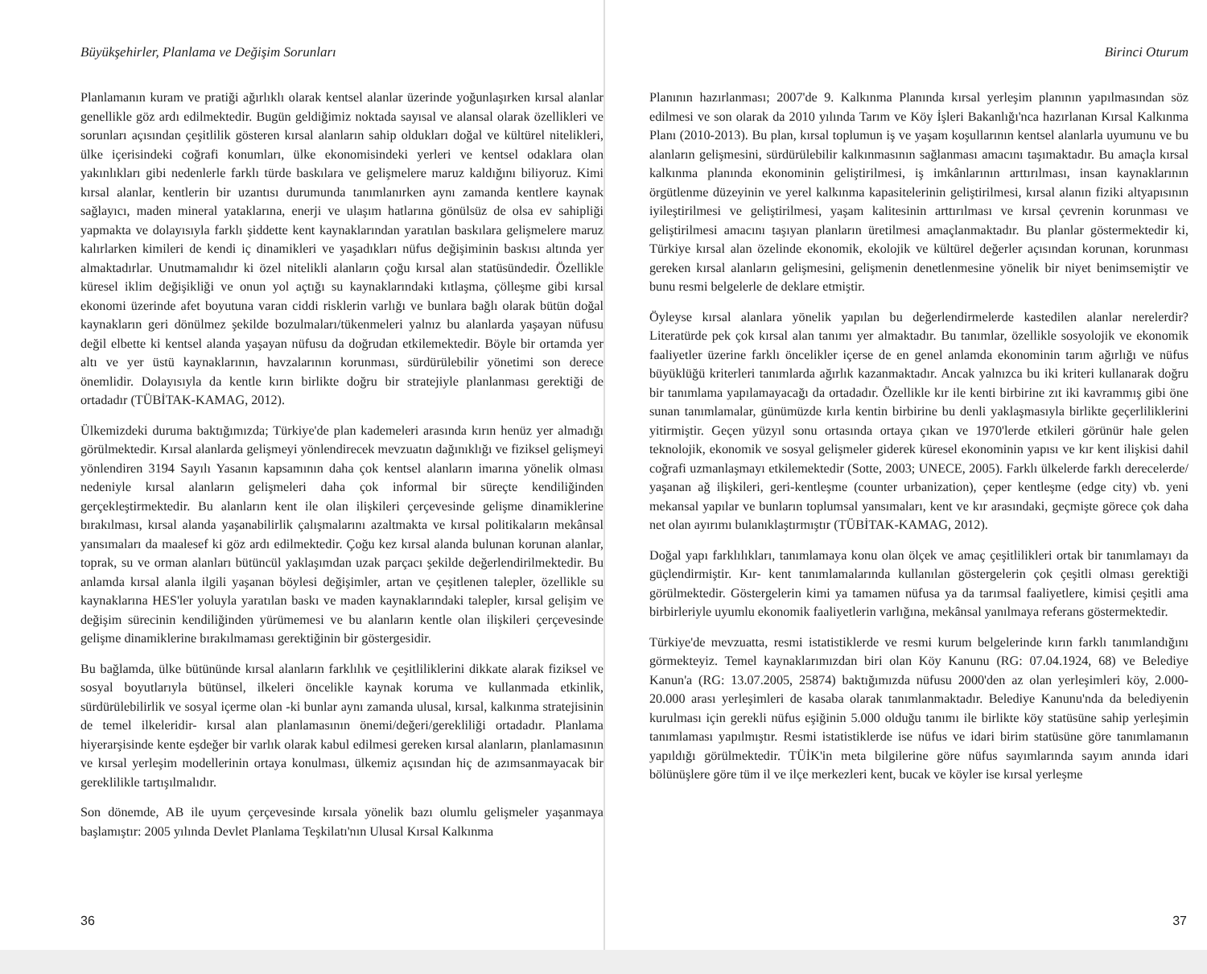Büyükşehirler, Planlama ve Değişim Sorunları
Planlamanın kuram ve pratiği ağırlıklı olarak kentsel alanlar üzerinde yoğunlaşırken kırsal alanlar genellikle göz ardı edilmektedir. Bugün geldiğimiz noktada sayısal ve alansal olarak özellikleri ve sorunları açısından çeşitlilik gösteren kırsal alanların sahip oldukları doğal ve kültürel nitelikleri, ülke içerisindeki coğrafi konumları, ülke ekonomisindeki yerleri ve kentsel odaklara olan yakınlıkları gibi nedenlerle farklı türde baskılara ve gelişmelere maruz kaldığını biliyoruz. Kimi kırsal alanlar, kentlerin bir uzantısı durumunda tanımlanırken aynı zamanda kentlere kaynak sağlayıcı, maden mineral yataklarına, enerji ve ulaşım hatlarına gönülsüz de olsa ev sahipliği yapmakta ve dolayısıyla farklı şiddette kent kaynaklarından yaratılan baskılara gelişmelere maruz kalırlarken kimileri de kendi iç dinamikleri ve yaşadıkları nüfus değişiminin baskısı altında yer almaktadırlar. Unutmamalıdır ki özel nitelikli alanların çoğu kırsal alan statüsündedir. Özellikle küresel iklim değişikliği ve onun yol açtığı su kaynaklarındaki kıtlaşma, çölleşme gibi kırsal ekonomi üzerinde afet boyutuna varan ciddi risklerin varlığı ve bunlara bağlı olarak bütün doğal kaynakların geri dönülmez şekilde bozulmaları/tükenmeleri yalnız bu alanlarda yaşayan nüfusu değil elbette ki kentsel alanda yaşayan nüfusu da doğrudan etkilemektedir. Böyle bir ortamda yer altı ve yer üstü kaynaklarının, havzalarının korunması, sürdürülebilir yönetimi son derece önemlidir. Dolayısıyla da kentle kırın birlikte doğru bir stratejiyle planlanması gerektiği de ortadadır (TÜBİTAK-KAMAG, 2012).
Ülkemizdeki duruma baktığımızda; Türkiye'de plan kademeleri arasında kırın henüz yer almadığı görülmektedir. Kırsal alanlarda gelişmeyi yönlendirecek mevzuatın dağınıklığı ve fiziksel gelişmeyi yönlendiren 3194 Sayılı Yasanın kapsamının daha çok kentsel alanların imarına yönelik olması nedeniyle kırsal alanların gelişmeleri daha çok informal bir süreçte kendiliğinden gerçekleştirmektedir. Bu alanların kent ile olan ilişkileri çerçevesinde gelişme dinamiklerine bırakılması, kırsal alanda yaşanabilirlik çalışmalarını azaltmakta ve kırsal politikaların mekânsal yansımaları da maalesef ki göz ardı edilmektedir. Çoğu kez kırsal alanda bulunan korunan alanlar, toprak, su ve orman alanları bütüncül yaklaşımdan uzak parçacı şekilde değerlendirilmektedir. Bu anlamda kırsal alanla ilgili yaşanan böylesi değişimler, artan ve çeşitlenen talepler, özellikle su kaynaklarına HES'ler yoluyla yaratılan baskı ve maden kaynaklarındaki talepler, kırsal gelişim ve değişim sürecinin kendiliğinden yürümemesi ve bu alanların kentle olan ilişkileri çerçevesinde gelişme dinamiklerine bırakılmaması gerektiğinin bir göstergesidir.
Bu bağlamda, ülke bütününde kırsal alanların farklılık ve çeşitliliklerini dikkate alarak fiziksel ve sosyal boyutlarıyla bütünsel, ilkeleri öncelikle kaynak koruma ve kullanmada etkinlik, sürdürülebilirlik ve sosyal içerme olan -ki bunlar aynı zamanda ulusal, kırsal, kalkınma stratejisinin de temel ilkeleridir- kırsal alan planlamasının önemi/değeri/gerekliliği ortadadır. Planlama hiyerarşisinde kente eşdeğer bir varlık olarak kabul edilmesi gereken kırsal alanların, planlamasının ve kırsal yerleşim modellerinin ortaya konulması, ülkemiz açısından hiç de azımsanmayacak bir gereklilikle tartışılmalıdır.
Son dönemde, AB ile uyum çerçevesinde kırsala yönelik bazı olumlu gelişmeler yaşanmaya başlamıştır: 2005 yılında Devlet Planlama Teşkilatı'nın Ulusal Kırsal Kalkınma
36
Birinci Oturum
Planının hazırlanması; 2007'de 9. Kalkınma Planında kırsal yerleşim planının yapılmasından söz edilmesi ve son olarak da 2010 yılında Tarım ve Köy İşleri Bakanlığı'nca hazırlanan Kırsal Kalkınma Planı (2010-2013). Bu plan, kırsal toplumun iş ve yaşam koşullarının kentsel alanlarla uyumunu ve bu alanların gelişmesini, sürdürülebilir kalkınmasının sağlanması amacını taşımaktadır. Bu amaçla kırsal kalkınma planında ekonominin geliştirilmesi, iş imkânlarının arttırılması, insan kaynaklarının örgütlenme düzeyinin ve yerel kalkınma kapasitelerinin geliştirilmesi, kırsal alanın fiziki altyapısının iyileştirilmesi ve geliştirilmesi, yaşam kalitesinin arttırılması ve kırsal çevrenin korunması ve geliştirilmesi amacını taşıyan planların üretilmesi amaçlanmaktadır. Bu planlar göstermektedir ki, Türkiye kırsal alan özelinde ekonomik, ekolojik ve kültürel değerler açısından korunan, korunması gereken kırsal alanların gelişmesini, gelişmenin denetlenmesine yönelik bir niyet benimsemiştir ve bunu resmi belgelerle de deklare etmiştir.
Öyleyse kırsal alanlara yönelik yapılan bu değerlendirmelerde kastedilen alanlar nerelerdir? Literatürde pek çok kırsal alan tanımı yer almaktadır. Bu tanımlar, özellikle sosyolojik ve ekonomik faaliyetler üzerine farklı öncelikler içerse de en genel anlamda ekonominin tarım ağırlığı ve nüfus büyüklüğü kriterleri tanımlarda ağırlık kazanmaktadır. Ancak yalnızca bu iki kriteri kullanarak doğru bir tanımlama yapılamayacağı da ortadadır. Özellikle kır ile kenti birbirine zıt iki kavrammış gibi öne sunan tanımlamalar, günümüzde kırla kentin birbirine bu denli yaklaşmasıyla birlikte geçerliliklerini yitirmiştir. Geçen yüzyıl sonu ortasında ortaya çıkan ve 1970'lerde etkileri görünür hale gelen teknolojik, ekonomik ve sosyal gelişmeler giderek küresel ekonominin yapısı ve kır kent ilişkisi dahil coğrafi uzmanlaşmayı etkilemektedir (Sotte, 2003; UNECE, 2005). Farklı ülkelerde farklı derecelerde/ yaşanan ağ ilişkileri, geri-kentleşme (counter urbanization), çeper kentleşme (edge city) vb. yeni mekansal yapılar ve bunların toplumsal yansımaları, kent ve kır arasındaki, geçmişte görece çok daha net olan ayırımı bulanıklaştırmıştır (TÜBİTAK-KAMAG, 2012).
Doğal yapı farklılıkları, tanımlamaya konu olan ölçek ve amaç çeşitlilikleri ortak bir tanımlamayı da güçlendirmiştir. Kır- kent tanımlamalarında kullanılan göstergelerin çok çeşitli olması gerektiği görülmektedir. Göstergelerin kimi ya tamamen nüfusa ya da tarımsal faaliyetlere, kimisi çeşitli ama birbirleriyle uyumlu ekonomik faaliyetlerin varlığına, mekânsal yanılmaya referans göstermektedir.
Türkiye'de mevzuatta, resmi istatistiklerde ve resmi kurum belgelerinde kırın farklı tanımlandığını görmekteyiz. Temel kaynaklarımızdan biri olan Köy Kanunu (RG: 07.04.1924, 68) ve Belediye Kanun'a (RG: 13.07.2005, 25874) baktığımızda nüfusu 2000'den az olan yerleşimleri köy, 2.000-20.000 arası yerleşimleri de kasaba olarak tanımlanmaktadır. Belediye Kanunu'nda da belediyenin kurulması için gerekli nüfus eşiğinin 5.000 olduğu tanımı ile birlikte köy statüsüne sahip yerleşimin tanımlaması yapılmıştır. Resmi istatistiklerde ise nüfus ve idari birim statüsüne göre tanımlamanın yapıldığı görülmektedir. TÜİK'in meta bilgilerine göre nüfus sayımlarında sayım anında idari bölünüşlere göre tüm il ve ilçe merkezleri kent, bucak ve köyler ise kırsal yerleşme
37